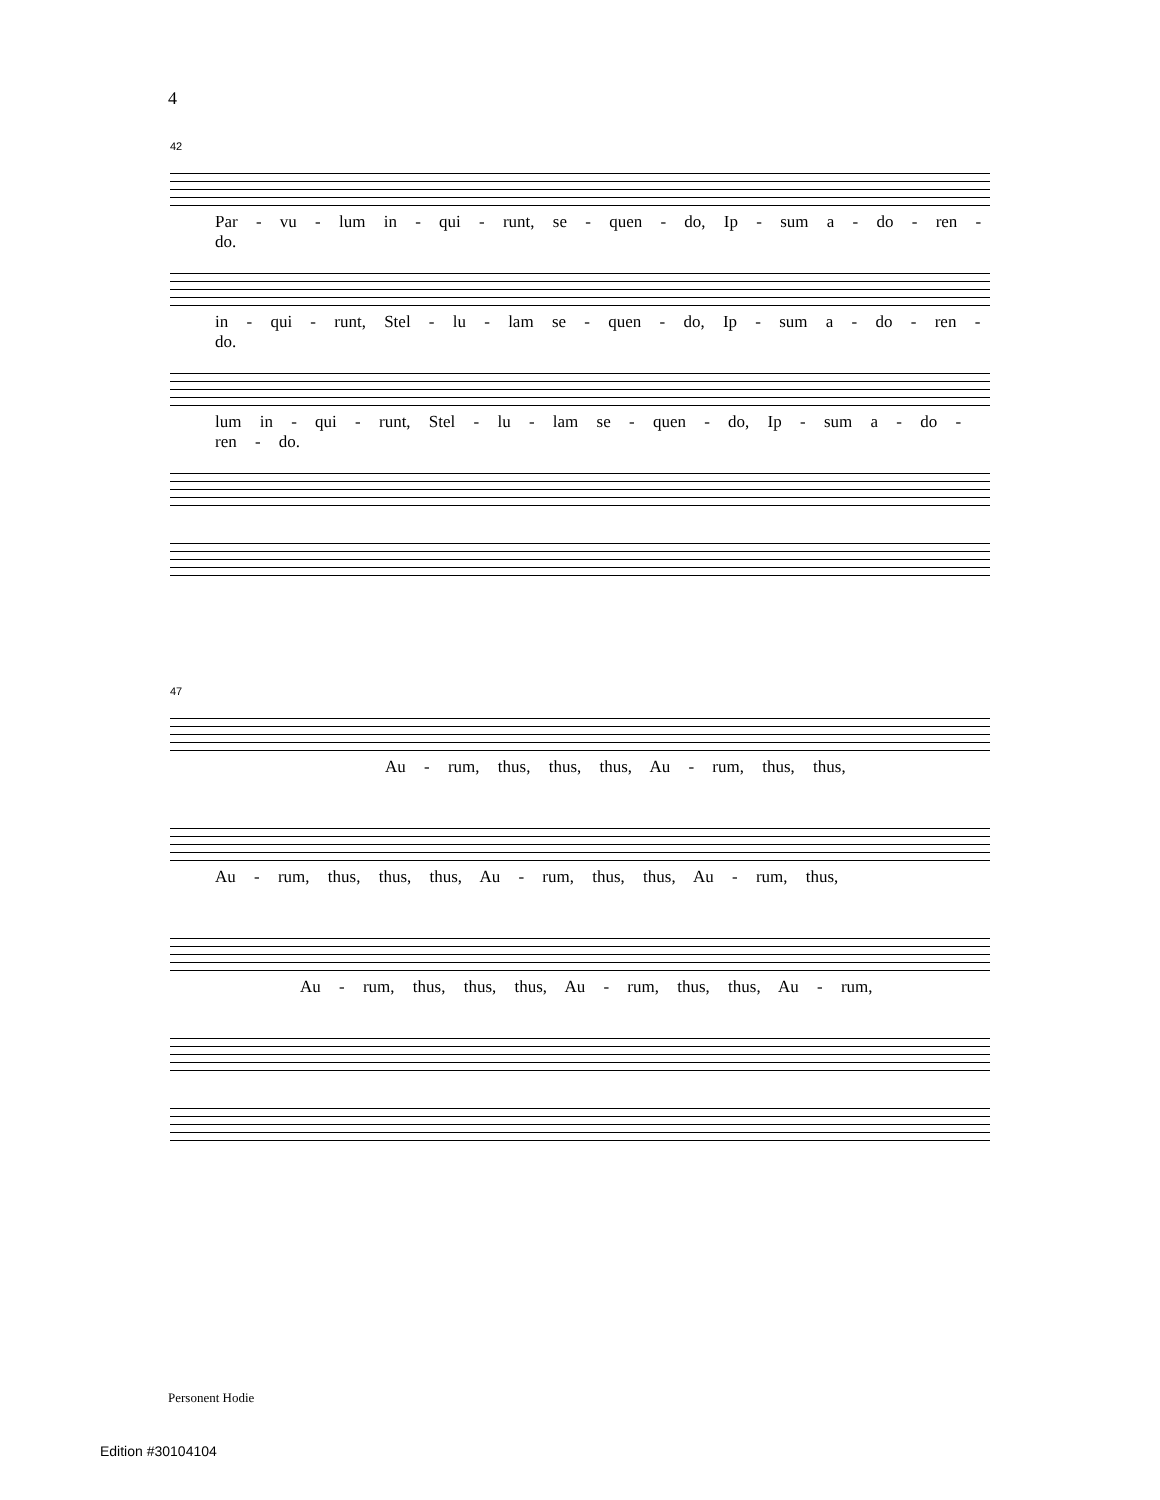4
42
Par - vu - lum in - qui - runt, se - quen - do, Ip - sum a - do - ren - do.
in - qui - runt, Stel - lu - lam se - quen - do, Ip - sum a - do - ren - do.
lum in - qui - runt, Stel - lu - lam se - quen - do, Ip - sum a - do - ren - do.
47
Au - rum, thus, thus, thus, Au - rum, thus, thus,
Au - rum, thus, thus, thus, Au - rum, thus, thus, Au - rum, thus,
Au - rum, thus, thus, thus, Au - rum, thus, thus, Au - rum,
Personent Hodie
Edition #30104104